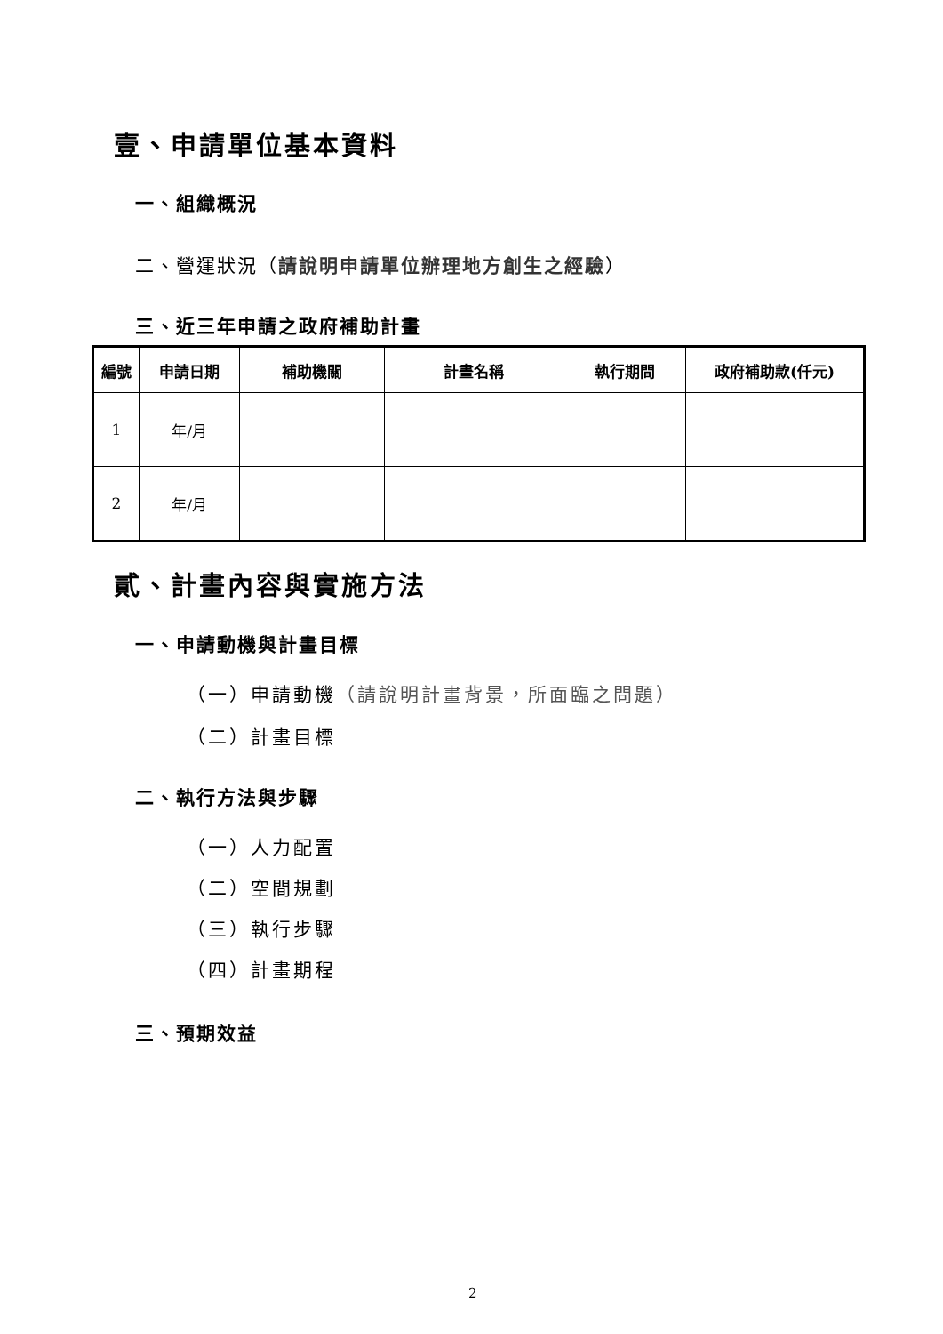壹、申請單位基本資料
一、組織概況
二、營運狀況（請說明申請單位辦理地方創生之經驗）
三、近三年申請之政府補助計畫
| 編號 | 申請日期 | 補助機關 | 計畫名稱 | 執行期間 | 政府補助款(仟元) |
| --- | --- | --- | --- | --- | --- |
| 1 | 年/月 | | | | |
| 2 | 年/月 | | | | |
貳、計畫內容與實施方法
一、申請動機與計畫目標
（一）申請動機（請說明計畫背景，所面臨之問題）
（二）計畫目標
二、執行方法與步驟
（一）人力配置
（二）空間規劃
（三）執行步驟
（四）計畫期程
三、預期效益
2